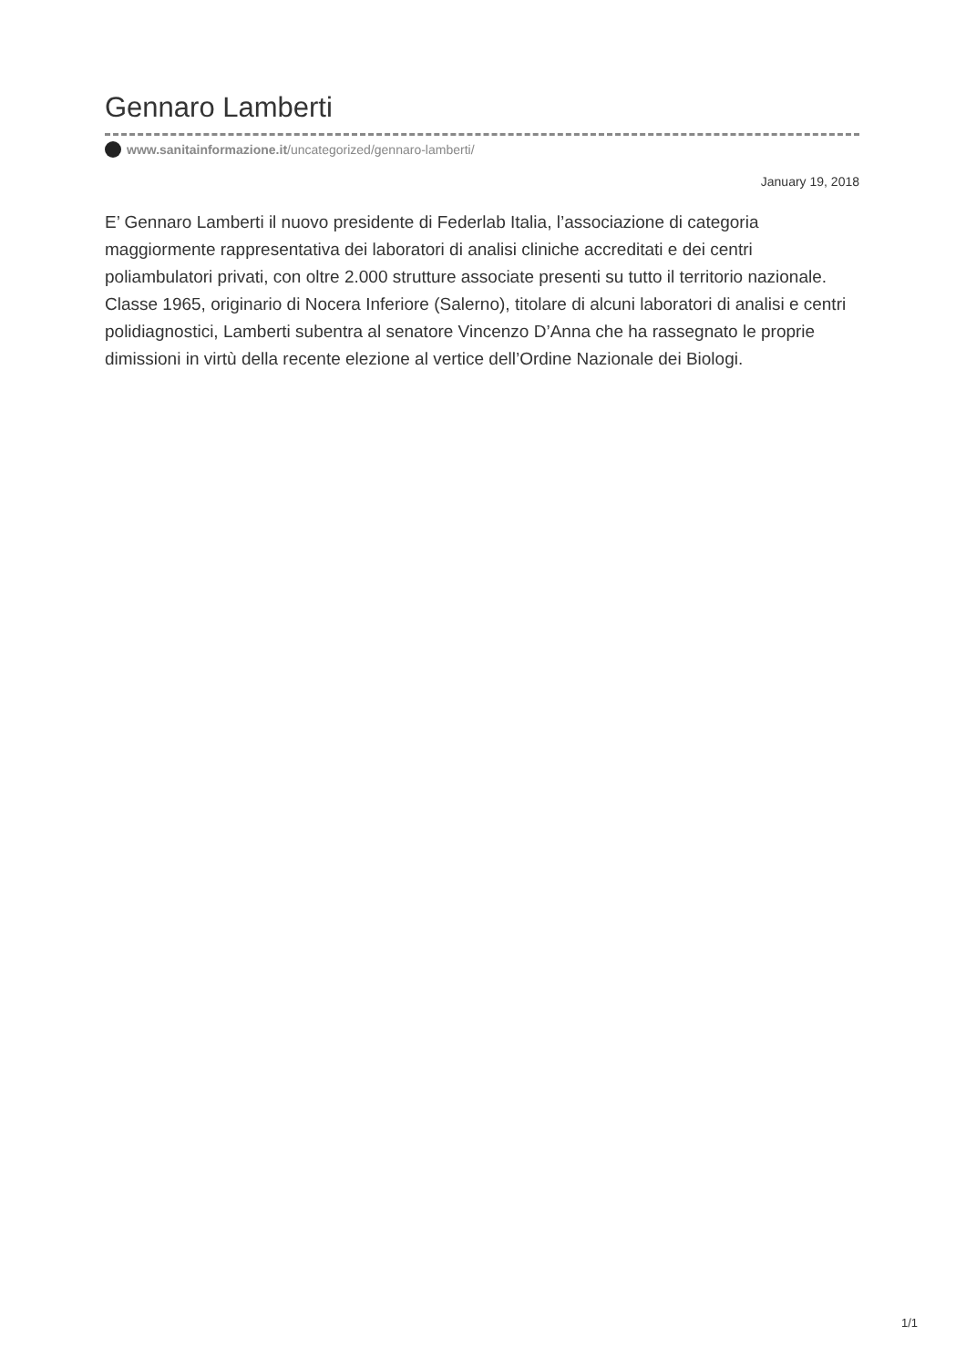Gennaro Lamberti
www.sanitainformazione.it/uncategorized/gennaro-lamberti/
January 19, 2018
E’ Gennaro Lamberti il nuovo presidente di Federlab Italia, l’associazione di categoria maggiormente rappresentativa dei laboratori di analisi cliniche accreditati e dei centri poliambulatori privati, con oltre 2.000 strutture associate presenti su tutto il territorio nazionale. Classe 1965, originario di Nocera Inferiore (Salerno), titolare di alcuni laboratori di analisi e centri polidiagnostici, Lamberti subentra al senatore Vincenzo D’Anna che ha rassegnato le proprie dimissioni in virtù della recente elezione al vertice dell’Ordine Nazionale dei Biologi.
1/1